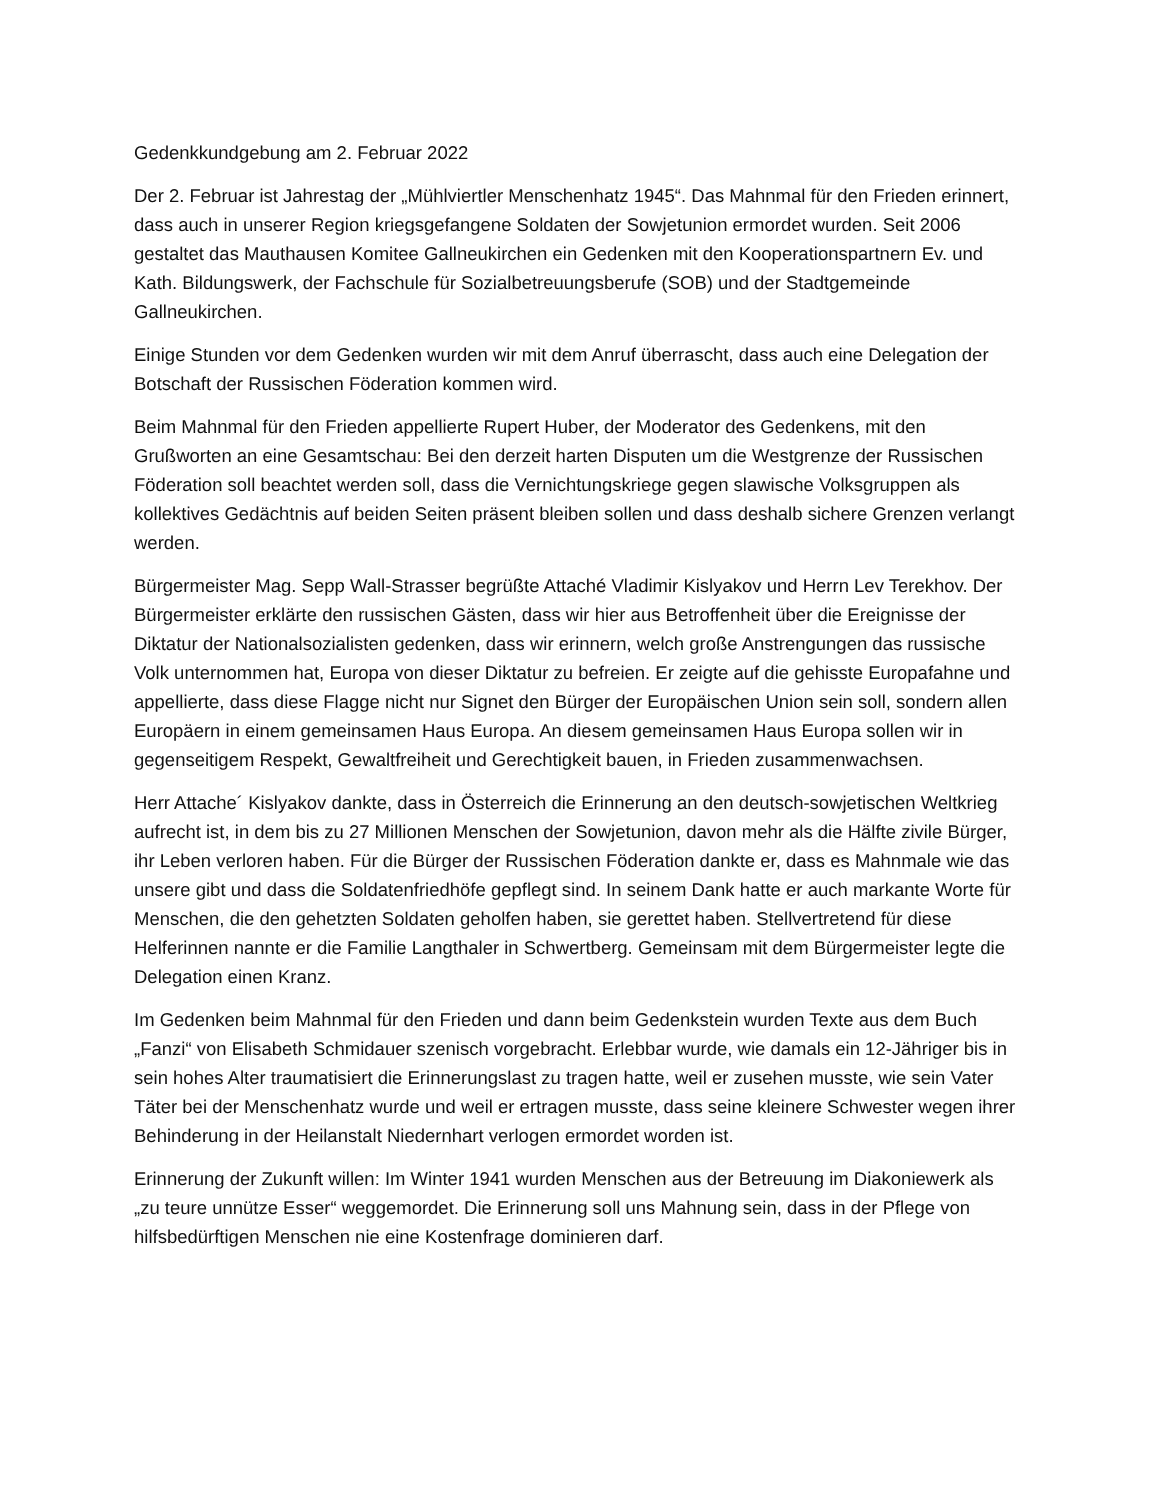Gedenkkundgebung am 2. Februar 2022
Der 2. Februar ist Jahrestag der „Mühlviertler Menschenhatz 1945“. Das Mahnmal für den Frieden erinnert, dass auch in unserer Region kriegsgefangene Soldaten der Sowjetunion ermordet wurden. Seit 2006 gestaltet das Mauthausen Komitee Gallneukirchen ein Gedenken mit den Kooperationspartnern Ev. und Kath. Bildungswerk, der Fachschule für Sozialbetreuungsberufe (SOB) und der Stadtgemeinde Gallneukirchen.
Einige Stunden vor dem Gedenken wurden wir mit dem Anruf überrascht, dass auch eine Delegation der Botschaft der Russischen Föderation kommen wird.
Beim Mahnmal für den Frieden appellierte Rupert Huber, der Moderator des Gedenkens, mit den Grußworten an eine Gesamtschau: Bei den derzeit harten Disputen um die Westgrenze der Russischen Föderation soll beachtet werden soll, dass die Vernichtungskriege gegen slawische Volksgruppen als kollektives Gedächtnis auf beiden Seiten präsent bleiben sollen und dass deshalb sichere Grenzen verlangt werden.
Bürgermeister Mag. Sepp Wall-Strasser begrüßte Attaché Vladimir Kislyakov und Herrn Lev Terekhov. Der Bürgermeister erklärte den russischen Gästen, dass wir hier aus Betroffenheit über die Ereignisse der Diktatur der Nationalsozialisten gedenken, dass wir erinnern, welch große Anstrengungen das russische Volk unternommen hat, Europa von dieser Diktatur zu befreien. Er zeigte auf die gehisste Europafahne und appellierte, dass diese Flagge nicht nur Signet den Bürger der Europäischen Union sein soll, sondern allen Europäern in einem gemeinsamen Haus Europa. An diesem gemeinsamen Haus Europa sollen wir in gegenseitigem Respekt, Gewaltfreiheit und Gerechtigkeit bauen, in Frieden zusammenwachsen.
Herr Attache´ Kislyakov dankte, dass in Österreich die Erinnerung an den deutsch-sowjetischen Weltkrieg aufrecht ist, in dem bis zu 27 Millionen Menschen der Sowjetunion, davon mehr als die Hälfte zivile Bürger, ihr Leben verloren haben. Für die Bürger der Russischen Föderation dankte er, dass es Mahnmale wie das unsere gibt und dass die Soldatenfriedhöfe gepflegt sind. In seinem Dank hatte er auch markante Worte für Menschen, die den gehetzten Soldaten geholfen haben, sie gerettet haben. Stellvertretend für diese Helferinnen nannte er die Familie Langthaler in Schwertberg. Gemeinsam mit dem Bürgermeister legte die Delegation einen Kranz.
Im Gedenken beim Mahnmal für den Frieden und dann beim Gedenkstein wurden Texte aus dem Buch „Fanzi“ von Elisabeth Schmidauer szenisch vorgebracht. Erlebbar wurde, wie damals ein 12-Jähriger bis in sein hohes Alter traumatisiert die Erinnerungslast zu tragen hatte, weil er zusehen musste, wie sein Vater Täter bei der Menschenhatz wurde und weil er ertragen musste, dass seine kleinere Schwester wegen ihrer Behinderung in der Heilanstalt Niedernhart verlogen ermordet worden ist.
Erinnerung der Zukunft willen: Im Winter 1941 wurden Menschen aus der Betreuung im Diakoniewerk als „zu teure unnütze Esser“ weggemordet. Die Erinnerung soll uns Mahnung sein, dass in der Pflege von hilfsbedürftigen Menschen nie eine Kostenfrage dominieren darf.